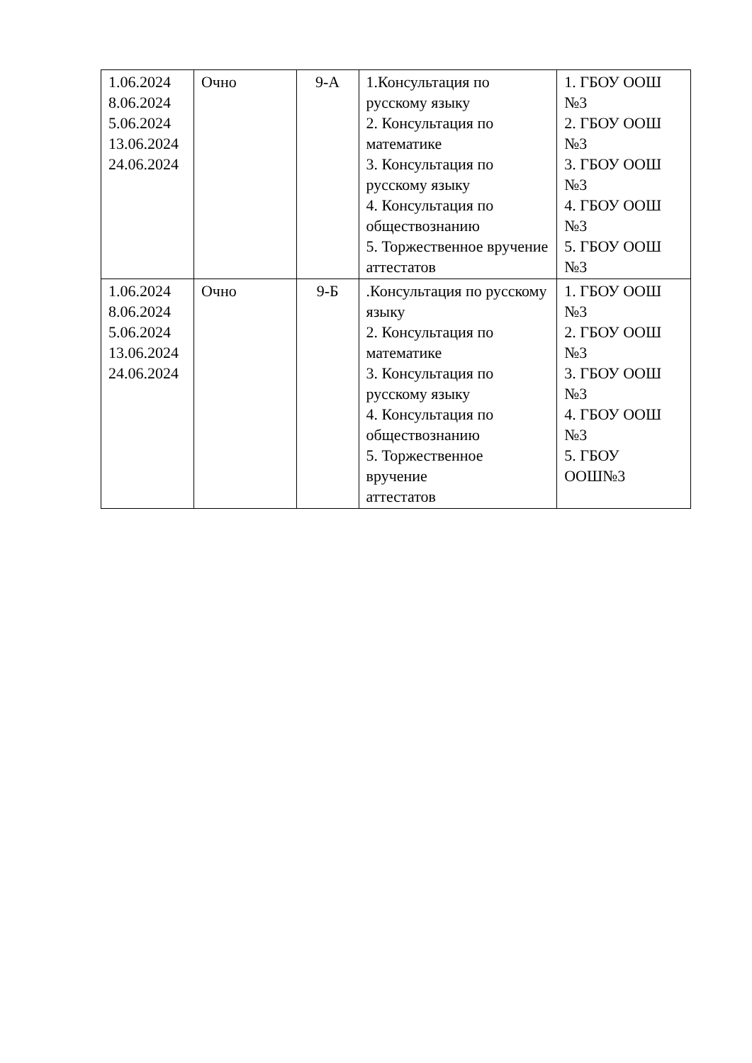| 1.06.2024 8.06.2024 5.06.2024 13.06.2024 24.06.2024 | Очно | 9-А | 1.Консультация по русскому языку 2. Консультация по математике 3. Консультация по русскому языку 4. Консультация по обществознанию 5. Торжественное вручение аттестатов | 1. ГБОУ ООШ №3 2. ГБОУ ООШ №3 3. ГБОУ ООШ №3 4. ГБОУ ООШ №3 5. ГБОУ ООШ №3 |
| 1.06.2024 8.06.2024 5.06.2024 13.06.2024 24.06.2024 | Очно | 9-Б | .Консультация по русскому языку 2. Консультация по математике 3. Консультация по русскому языку 4. Консультация по обществознанию 5. Торжественное вручение аттестатов | 1. ГБОУ ООШ №3 2. ГБОУ ООШ №3 3. ГБОУ ООШ №3 4. ГБОУ ООШ №3 5. ГБОУ ООШ№3 |